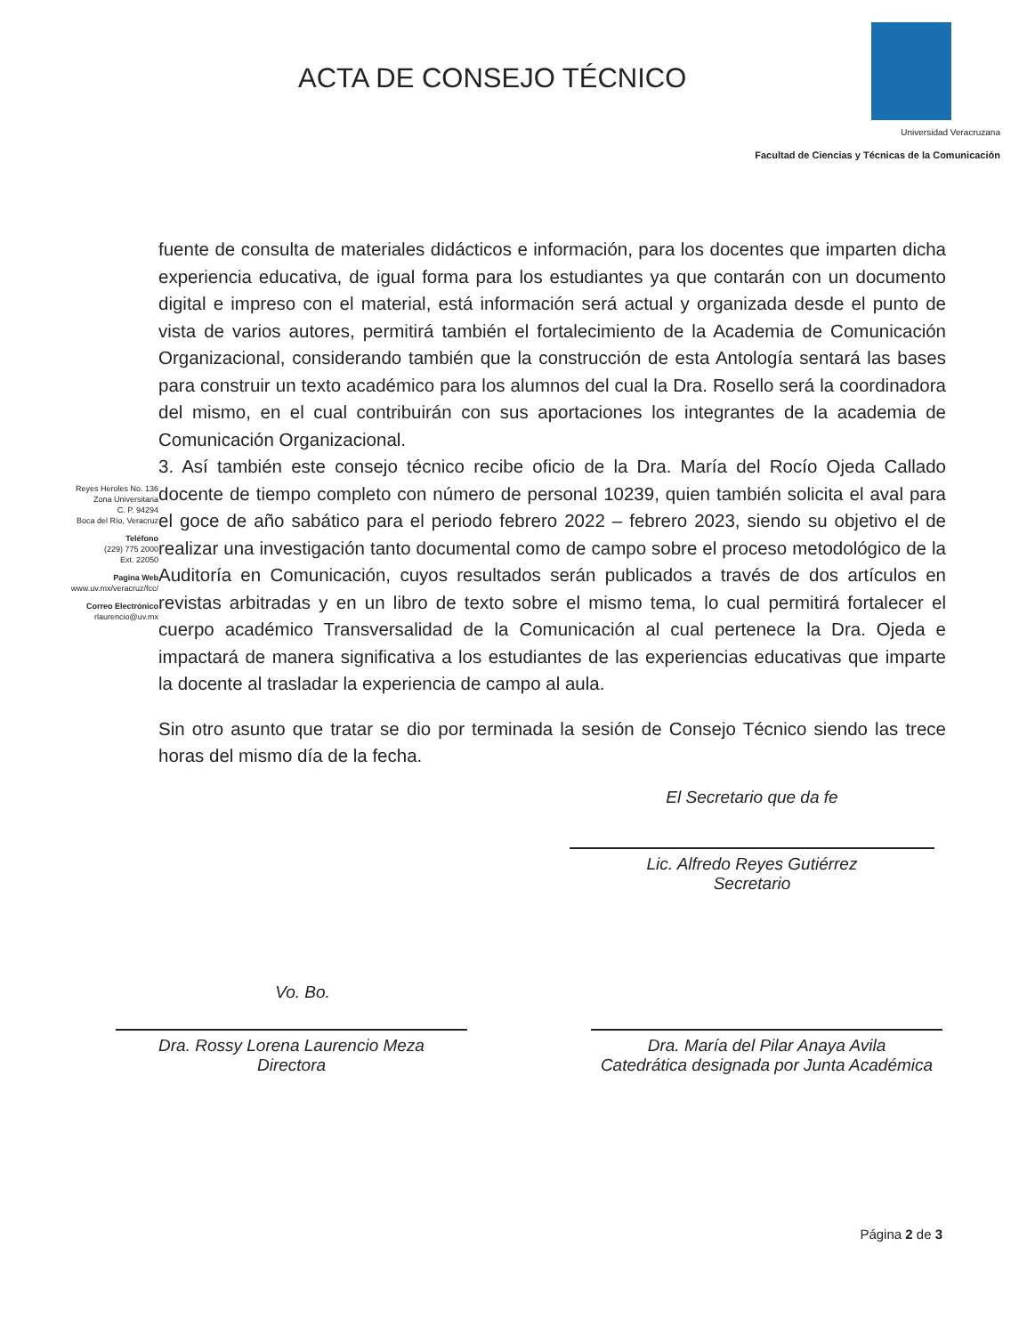ACTA DE CONSEJO TÉCNICO
Universidad Veracruzana
Facultad de Ciencias y Técnicas de la Comunicación
Reyes Heroles No. 136
Zona Universitaria
C. P. 94294
Boca del Río, Veracruz
Teléfono
(229) 775 2000
Ext. 22050
Pagina Web
www.uv.mx/veracruz/fcc/
Correo Electrónico
rlaurencio@uv.mx
fuente de consulta de materiales didácticos e información, para los docentes que imparten dicha experiencia educativa, de igual forma para los estudiantes ya que contarán con un documento digital e impreso con el material, está información será actual y organizada desde el punto de vista de varios autores, permitirá también el fortalecimiento de la Academia de Comunicación Organizacional, considerando también que la construcción de esta Antología sentará las bases para construir un texto académico para los alumnos del cual la Dra. Rosello será la coordinadora del mismo, en el cual contribuirán con sus aportaciones los integrantes de la academia de Comunicación Organizacional.
3. Así también este consejo técnico recibe oficio de la Dra. María del Rocío Ojeda Callado docente de tiempo completo con número de personal 10239, quien también solicita el aval para el goce de año sabático para el periodo febrero 2022 – febrero 2023, siendo su objetivo el de realizar una investigación tanto documental como de campo sobre el proceso metodológico de la Auditoría en Comunicación, cuyos resultados serán publicados a través de dos artículos en revistas arbitradas y en un libro de texto sobre el mismo tema, lo cual permitirá fortalecer el cuerpo académico Transversalidad de la Comunicación al cual pertenece la Dra. Ojeda e impactará de manera significativa a los estudiantes de las experiencias educativas que imparte la docente al trasladar la experiencia de campo al aula.
Sin otro asunto que tratar se dio por terminada la sesión de Consejo Técnico siendo las trece horas del mismo día de la fecha.
El Secretario que da fe
Lic. Alfredo Reyes Gutiérrez
Secretario
Vo. Bo.
Dra. Rossy Lorena Laurencio Meza
Directora
Dra. María del Pilar Anaya Avila
Catedrática designada por Junta Académica
Página 2 de 3